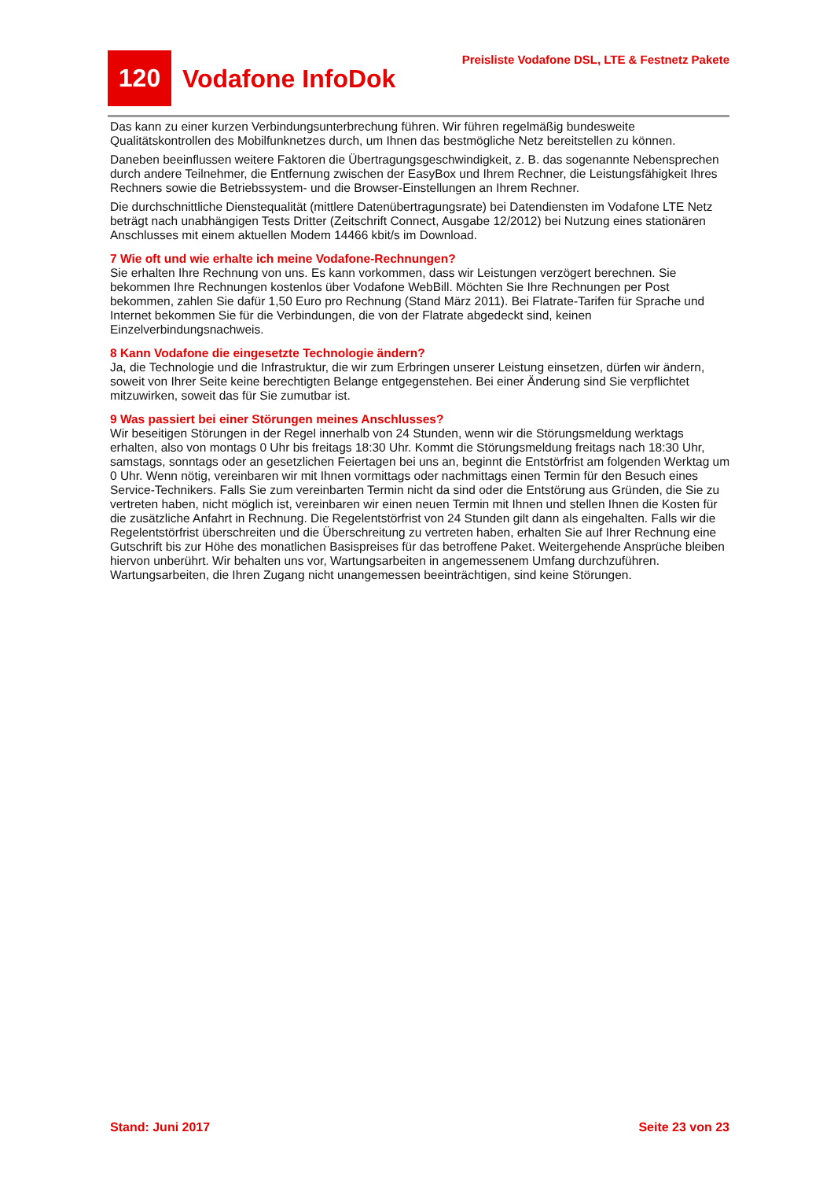120
Vodafone InfoDok
Preisliste Vodafone DSL, LTE & Festnetz Pakete
Das kann zu einer kurzen Verbindungsunterbrechung führen. Wir führen regelmäßig bundesweite Qualitätskontrollen des Mobilfunknetzes durch, um Ihnen das bestmögliche Netz bereitstellen zu können.
Daneben beeinflussen weitere Faktoren die Übertragungsgeschwindigkeit, z. B. das sogenannte Nebensprechen durch andere Teilnehmer, die Entfernung zwischen der EasyBox und Ihrem Rechner, die Leistungsfähigkeit Ihres Rechners sowie die Betriebssystem- und die Browser-Einstellungen an Ihrem Rechner.
Die durchschnittliche Dienstequalität (mittlere Datenübertragungsrate) bei Datendiensten im Vodafone LTE Netz beträgt nach unabhängigen Tests Dritter (Zeitschrift Connect, Ausgabe 12/2012) bei Nutzung eines stationären Anschlusses mit einem aktuellen Modem 14466 kbit/s im Download.
7 Wie oft und wie erhalte ich meine Vodafone-Rechnungen?
Sie erhalten Ihre Rechnung von uns. Es kann vorkommen, dass wir Leistungen verzögert berechnen. Sie bekommen Ihre Rechnungen kostenlos über Vodafone WebBill. Möchten Sie Ihre Rechnungen per Post bekommen, zahlen Sie dafür 1,50 Euro pro Rechnung (Stand März 2011). Bei Flatrate-Tarifen für Sprache und Internet bekommen Sie für die Verbindungen, die von der Flatrate abgedeckt sind, keinen Einzelverbindungsnachweis.
8 Kann Vodafone die eingesetzte Technologie ändern?
Ja, die Technologie und die Infrastruktur, die wir zum Erbringen unserer Leistung einsetzen, dürfen wir ändern, soweit von Ihrer Seite keine berechtigten Belange entgegenstehen. Bei einer Änderung sind Sie verpflichtet mitzuwirken, soweit das für Sie zumutbar ist.
9 Was passiert bei einer Störungen meines Anschlusses?
Wir beseitigen Störungen in der Regel innerhalb von 24 Stunden, wenn wir die Störungsmeldung werktags erhalten, also von montags 0 Uhr bis freitags 18:30 Uhr. Kommt die Störungsmeldung freitags nach 18:30 Uhr, samstags, sonntags oder an gesetzlichen Feiertagen bei uns an, beginnt die Entstörfrist am folgenden Werktag um 0 Uhr. Wenn nötig, vereinbaren wir mit Ihnen vormittags oder nachmittags einen Termin für den Besuch eines Service-Technikers. Falls Sie zum vereinbarten Termin nicht da sind oder die Entstörung aus Gründen, die Sie zu vertreten haben, nicht möglich ist, vereinbaren wir einen neuen Termin mit Ihnen und stellen Ihnen die Kosten für die zusätzliche Anfahrt in Rechnung. Die Regelentstörfrist von 24 Stunden gilt dann als eingehalten. Falls wir die Regelentstörfrist überschreiten und die Überschreitung zu vertreten haben, erhalten Sie auf Ihrer Rechnung eine Gutschrift bis zur Höhe des monatlichen Basispreises für das betroffene Paket. Weitergehende Ansprüche bleiben hiervon unberührt. Wir behalten uns vor, Wartungsarbeiten in angemessenem Umfang durchzuführen. Wartungsarbeiten, die Ihren Zugang nicht unangemessen beeinträchtigen, sind keine Störungen.
Stand: Juni 2017 Seite 23 von 23